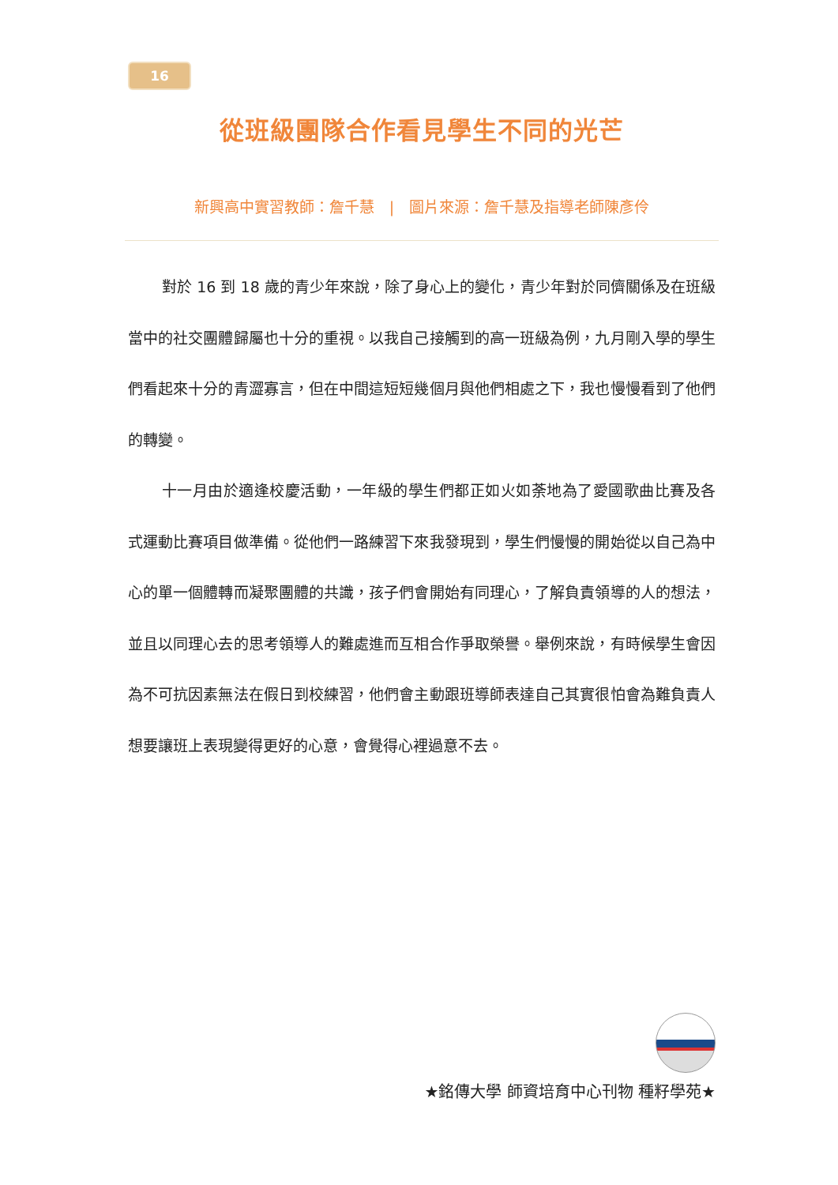16
從班級團隊合作看見學生不同的光芒
新興高中實習教師：詹千慧　|　圖片來源：詹千慧及指導老師陳彥伶
對於 16 到 18 歲的青少年來說，除了身心上的變化，青少年對於同儕關係及在班級當中的社交團體歸屬也十分的重視。以我自己接觸到的高一班級為例，九月剛入學的學生們看起來十分的青澀寡言，但在中間這短短幾個月與他們相處之下，我也慢慢看到了他們的轉變。
十一月由於適逢校慶活動，一年級的學生們都正如火如荼地為了愛國歌曲比賽及各式運動比賽項目做準備。從他們一路練習下來我發現到，學生們慢慢的開始從以自己為中心的單一個體轉而凝聚團體的共識，孩子們會開始有同理心，了解負責領導的人的想法，並且以同理心去的思考領導人的難處進而互相合作爭取榮譽。舉例來說，有時候學生會因為不可抗因素無法在假日到校練習，他們會主動跟班導師表達自己其實很怕會為難負責人想要讓班上表現變得更好的心意，會覺得心裡過意不去。
★銘傳大學 師資培育中心刊物 種籽學苑★